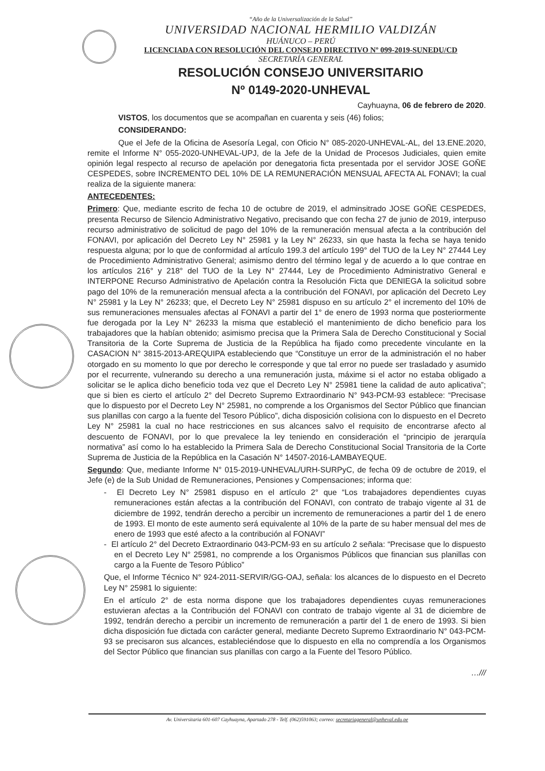“Año de la Universalización de la Salud”
UNIVERSIDAD NACIONAL HERMILIO VALDIZÁN
HUÁNUCO – PERÚ
LICENCIADA CON RESOLUCIÓN DEL CONSEJO DIRECTIVO Nº 099-2019-SUNEDU/CD
SECRETARÍA GENERAL
RESOLUCIÓN CONSEJO UNIVERSITARIO
Nº 0149-2020-UNHEVAL
Cayhuayna, 06 de febrero de 2020.
VISTOS, los documentos que se acompañan en cuarenta y seis (46) folios;
CONSIDERANDO:
Que el Jefe de la Oficina de Asesoría Legal, con Oficio N° 085-2020-UNHEVAL-AL, del 13.ENE.2020, remite el Informe N° 055-2020-UNHEVAL-UPJ, de la Jefe de la Unidad de Procesos Judiciales, quien emite opinión legal respecto al recurso de apelación por denegatoria ficta presentada por el servidor JOSE GOÑE CESPEDES, sobre INCREMENTO DEL 10% DE LA REMUNERACIÓN MENSUAL AFECTA AL FONAVI; la cual realiza de la siguiente manera:
ANTECEDENTES:
Primero: Que, mediante escrito de fecha 10 de octubre de 2019, el adminsitrado JOSE GOÑE CESPEDES, presenta Recurso de Silencio Administrativo Negativo, precisando que con fecha 27 de junio de 2019, interpuso recurso administrativo de solicitud de pago del 10% de la remuneración mensual afecta a la contribución del FONAVI, por aplicación del Decreto Ley N° 25981 y la Ley N° 26233, sin que hasta la fecha se haya tenido respuesta alguna; por lo que de conformidad al artículo 199.3 del artículo 199° del TUO de la Ley N° 27444 Ley de Procedimiento Administrativo General; asimismo dentro del término legal y de acuerdo a lo que contrae en los artículos 216° y 218° del TUO de la Ley N° 27444, Ley de Procedimiento Administrativo General e INTERPONE Recurso Administrativo de Apelación contra la Resolución Ficta que DENIEGA la solicitud sobre pago del 10% de la remuneración mensual afecta a la contribución del FONAVI, por aplicación del Decreto Ley N° 25981 y la Ley N° 26233; que, el Decreto Ley N° 25981 dispuso en su artículo 2° el incremento del 10% de sus remuneraciones mensuales afectas al FONAVI a partir del 1° de enero de 1993 norma que posteriormente fue derogada por la Ley N° 26233 la misma que estableció el mantenimiento de dicho beneficio para los trabajadores que la habían obtenido; asimismo precisa que la Primera Sala de Derecho Constitucional y Social Transitoria de la Corte Suprema de Justicia de la República ha fijado como precedente vinculante en la CASACION N° 3815-2013-AREQUIPA estableciendo que “Constituye un error de la administración el no haber otorgado en su momento lo que por derecho le corresponde y que tal error no puede ser trasladado y asumido por el recurrente, vulnerando su derecho a una remuneración justa, máxime si el actor no estaba obligado a solicitar se le aplica dicho beneficio toda vez que el Decreto Ley N° 25981 tiene la calidad de auto aplicativa”; que si bien es cierto el artículo 2° del Decreto Supremo Extraordinario N° 943-PCM-93 establece: “Precisase que lo dispuesto por el Decreto Ley N° 25981, no comprende a los Organismos del Sector Público que financian sus planillas con cargo a la fuente del Tesoro Público”, dicha disposición colisiona con lo dispuesto en el Decreto Ley N° 25981 la cual no hace restricciones en sus alcances salvo el requisito de encontrarse afecto al descuento de FONAVI, por lo que prevalece la ley teniendo en consideración el “principio de jerarquía normativa” así como lo ha establecido la Primera Sala de Derecho Constitucional Social Transitoria de la Corte Suprema de Justicia de la República en la Casación N° 14507-2016-LAMBAYEQUE.
Segundo: Que, mediante Informe N° 015-2019-UNHEVAL/URH-SURPyC, de fecha 09 de octubre de 2019, el Jefe (e) de la Sub Unidad de Remuneraciones, Pensiones y Compensaciones; informa que:
- El Decreto Ley N° 25981 dispuso en el artículo 2° que “Los trabajadores dependientes cuyas remuneraciones están afectas a la contribución del FONAVI, con contrato de trabajo vigente al 31 de diciembre de 1992, tendrán derecho a percibir un incremento de remuneraciones a partir del 1 de enero de 1993. El monto de este aumento será equivalente al 10% de la parte de su haber mensual del mes de enero de 1993 que esté afecto a la contribución al FONAVI”
- El artículo 2° del Decreto Extraordinario 043-PCM-93 en su artículo 2 señala: “Precisase que lo dispuesto en el Decreto Ley N° 25981, no comprende a los Organismos Públicos que financian sus planillas con cargo a la Fuente de Tesoro Público”
Que, el Informe Técnico N° 924-2011-SERVIR/GG-OAJ, señala: los alcances de lo dispuesto en el Decreto Ley N° 25981 lo siguiente:
En el artículo 2° de esta norma dispone que los trabajadores dependientes cuyas remuneraciones estuvieran afectas a la Contribución del FONAVI con contrato de trabajo vigente al 31 de diciembre de 1992, tendrán derecho a percibir un incremento de remuneración a partir del 1 de enero de 1993. Si bien dicha disposición fue dictada con carácter general, mediante Decreto Supremo Extraordinario N° 043-PCM-93 se precisaron sus alcances, estableciéndose que lo dispuesto en ella no comprendía a los Organismos del Sector Público que financian sus planillas con cargo a la Fuente del Tesoro Público.
…///
Av. Universitaria 601-607 Cayhuayna, Apartado 278 - Telf. (062)591063; correo: secretariageneral@unheval.edu.pe